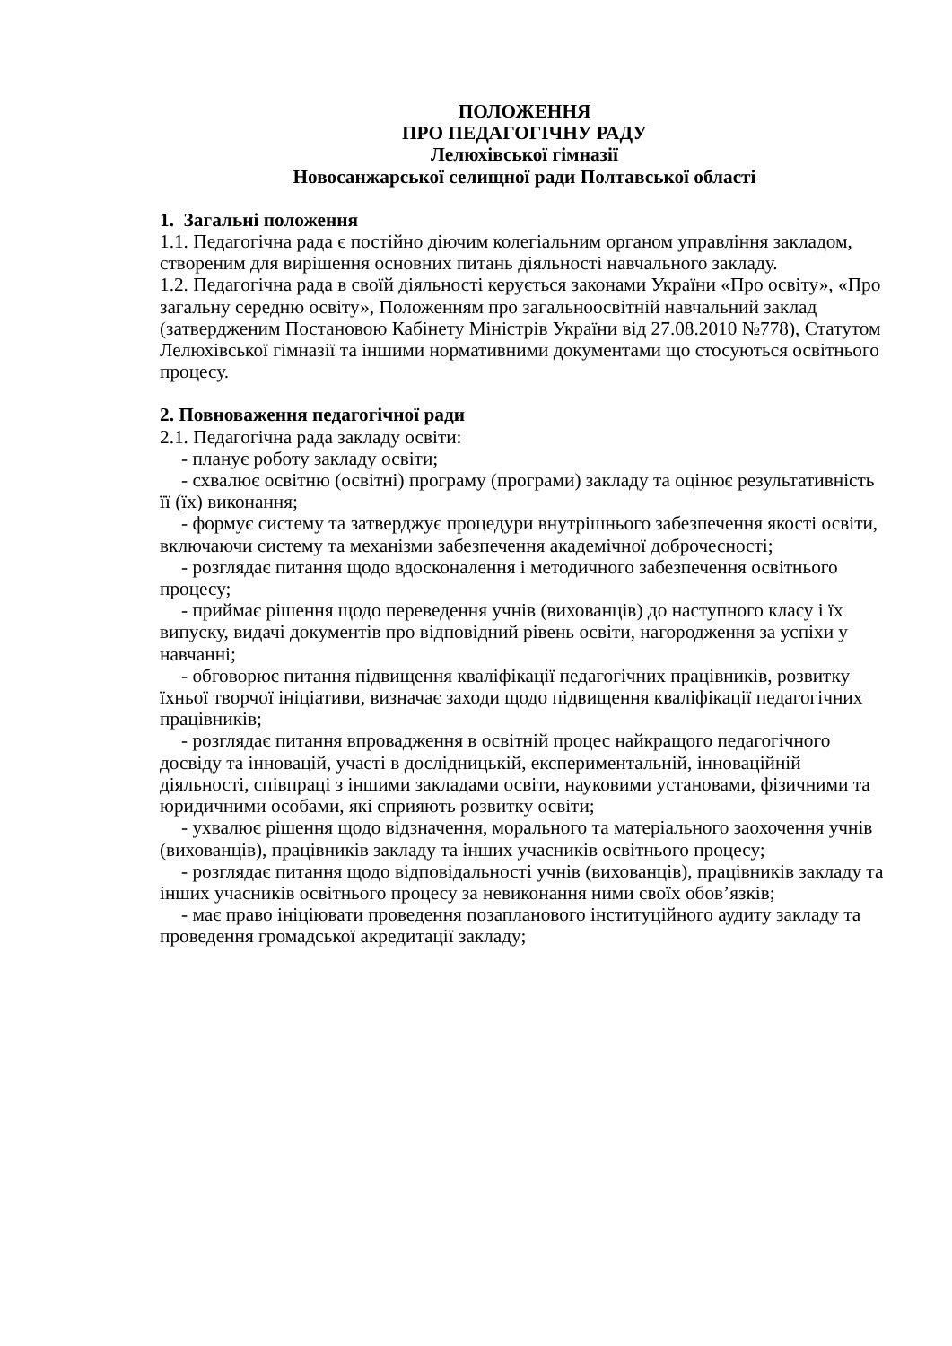ПОЛОЖЕННЯ
ПРО ПЕДАГОГІЧНУ РАДУ
Лелюхівської гімназії
Новосанжарської селищної ради Полтавської області
1. Загальні положення
1.1. Педагогічна рада є постійно діючим колегіальним органом управління закладом, створеним для вирішення основних питань діяльності навчального закладу.
1.2. Педагогічна рада в своїй діяльності керується законами України «Про освіту», «Про загальну середню освіту», Положенням про загальноосвітній навчальний заклад (затвердженим Постановою Кабінету Міністрів України від 27.08.2010 №778), Статутом Лелюхівської гімназії та іншими нормативними документами що стосуються освітнього процесу.
2. Повноваження педагогічної ради
2.1. Педагогічна рада закладу освіти:
- планує роботу закладу освіти;
- схвалює освітню (освітні) програму (програми) закладу та оцінює результативність її (їх) виконання;
- формує систему та затверджує процедури внутрішнього забезпечення якості освіти, включаючи систему та механізми забезпечення академічної доброчесності;
- розглядає питання щодо вдосконалення і методичного забезпечення освітнього процесу;
- приймає рішення щодо переведення учнів (вихованців) до наступного класу і їх випуску, видачі документів про відповідний рівень освіти, нагородження за успіхи у навчанні;
- обговорює питання підвищення кваліфікації педагогічних працівників, розвитку їхньої творчої ініціативи, визначає заходи щодо підвищення кваліфікації педагогічних працівників;
- розглядає питання впровадження в освітній процес найкращого педагогічного досвіду та інновацій, участі в дослідницькій, експериментальній, інноваційній діяльності, співпраці з іншими закладами освіти, науковими установами, фізичними та юридичними особами, які сприяють розвитку освіти;
- ухвалює рішення щодо відзначення, морального та матеріального заохочення учнів (вихованців), працівників закладу та інших учасників освітнього процесу;
- розглядає питання щодо відповідальності учнів (вихованців), працівників закладу та інших учасників освітнього процесу за невиконання ними своїх обов’язків;
- має право ініціювати проведення позапланового інституційного аудиту закладу та проведення громадської акредитації закладу;